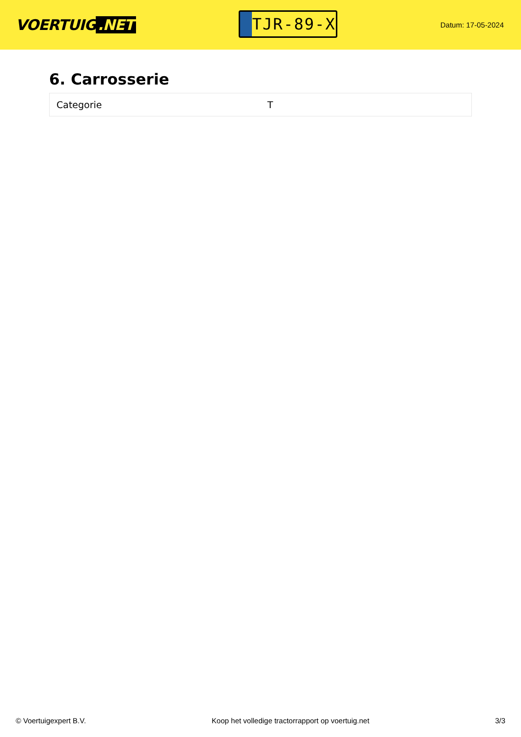VOERTUIG.NET
TJR-89-X
Datum: 17-05-2024
6. Carrosserie
| Categorie | T |
© Voertuigexpert B.V. Koop het volledige tractorrapport op voertuig.net 3/3